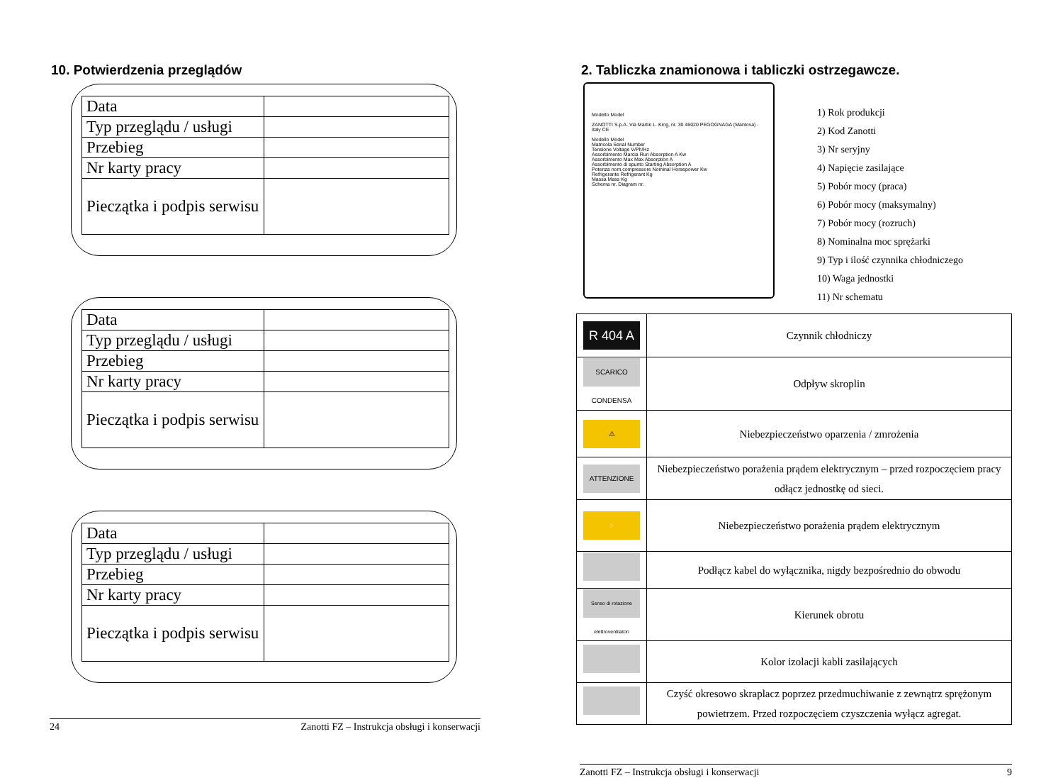10. Potwierdzenia przeglądów
| Data | |
| Typ przeglądu / usługi | |
| Przebieg | |
| Nr karty pracy | |
| Pieczątka i podpis serwisu | |
| Data | |
| Typ przeglądu / usługi | |
| Przebieg | |
| Nr karty pracy | |
| Pieczątka i podpis serwisu | |
| Data | |
| Typ przeglądu / usługi | |
| Przebieg | |
| Nr karty pracy | |
| Pieczątka i podpis serwisu | |
24 Zanotti FZ – Instrukcja obsługi i konserwacji
2. Tabliczka znamionowa i tabliczki ostrzegawcze.
Modello Model
ZANOTTI S.p.A. Via Martin L. King, nr. 30 46020 PEGOGNAGA (Mantova) - Italy CE
Modello Model
Matricola Serial Number
Tensione Voltage V/Ph/Hz
Assorbimento Marcia Run Absorption A Kw
Assorbimento Max Max Absorption A
Assorbimento di spunto Starting Absorption A
Potenza nom.compressore Nominal Horsepower Kw
Refrigerante Refrigerant Kg
Massa Mass Kg
Schema nr. Diagram nr.
1) Rok produkcji
2) Kod Zanotti
3) Nr seryjny
4) Napięcie zasilające
5) Pobór mocy (praca)
6) Pobór mocy (maksymalny)
7) Pobór mocy (rozruch)
8) Nominalna moc sprężarki
9) Typ i ilość czynnika chłodniczego
10) Waga jednostki
11) Nr schematu
| R 404 A | Czynnik chłodniczy |
| SCARICO CONDENSA | Odpływ skroplin |
| ⚠ | Niebezpieczeństwo oparzenia / zmrożenia |
| ATTENZIONE | Niebezpieczeństwo porażenia prądem elektrycznym – przed rozpoczęciem pracy odłącz jednostkę od sieci. |
| ⚡ | Niebezpieczeństwo porażenia prądem elektrycznym |
| | Podłącz kabel do wyłącznika, nigdy bezpośrednio do obwodu |
| Senso di rotazione elettroventilatori | Kierunek obrotu |
| | Kolor izolacji kabli zasilających |
| | Czyść okresowo skraplacz poprzez przedmuchiwanie z zewnątrz sprężonym powietrzem. Przed rozpoczęciem czyszczenia wyłącz agregat. |
Zanotti FZ – Instrukcja obsługi i konserwacji 9